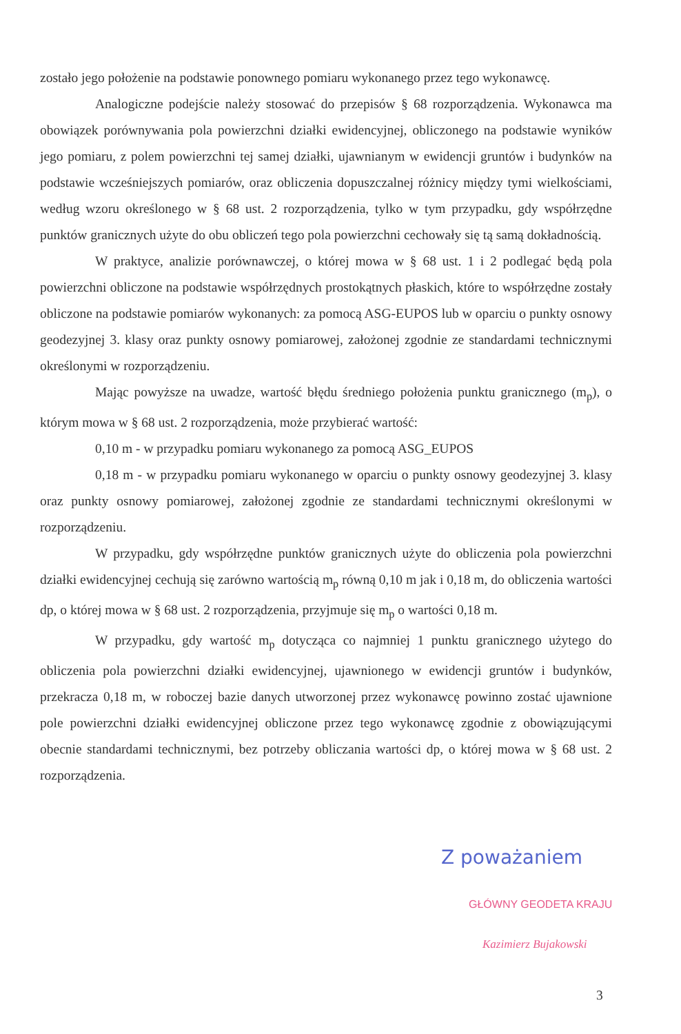zostało jego położenie na podstawie ponownego pomiaru wykonanego przez tego wykonawcę.
Analogiczne podejście należy stosować do przepisów § 68 rozporządzenia. Wykonawca ma obowiązek porównywania pola powierzchni działki ewidencyjnej, obliczonego na podstawie wyników jego pomiaru, z polem powierzchni tej samej działki, ujawnianym w ewidencji gruntów i budynków na podstawie wcześniejszych pomiarów, oraz obliczenia dopuszczalnej różnicy między tymi wielkościami, według wzoru określonego w § 68 ust. 2 rozporządzenia, tylko w tym przypadku, gdy współrzędne punktów granicznych użyte do obu obliczeń tego pola powierzchni cechowały się tą samą dokładnością.
W praktyce, analizie porównawczej, o której mowa w § 68 ust. 1 i 2 podlegać będą pola powierzchni obliczone na podstawie współrzędnych prostokątnych płaskich, które to współrzędne zostały obliczone na podstawie pomiarów wykonanych: za pomocą ASG-EUPOS lub w oparciu o punkty osnowy geodezyjnej 3. klasy oraz punkty osnowy pomiarowej, założonej zgodnie ze standardami technicznymi określonymi w rozporządzeniu.
Mając powyższe na uwadze, wartość błędu średniego położenia punktu granicznego (m<sub>p</sub>), o którym mowa w § 68 ust. 2 rozporządzenia, może przybierać wartość:
0,10 m - w przypadku pomiaru wykonanego za pomocą ASG_EUPOS
0,18 m - w przypadku pomiaru wykonanego w oparciu o punkty osnowy geodezyjnej 3. klasy oraz punkty osnowy pomiarowej, założonej zgodnie ze standardami technicznymi określonymi w rozporządzeniu.
W przypadku, gdy współrzędne punktów granicznych użyte do obliczenia pola powierzchni działki ewidencyjnej cechują się zarówno wartością m<sub>p</sub> równą 0,10 m jak i 0,18 m, do obliczenia wartości dp, o której mowa w § 68 ust. 2 rozporządzenia, przyjmuje się m<sub>p</sub> o wartości 0,18 m.
W przypadku, gdy wartość m<sub>p</sub> dotycząca co najmniej 1 punktu granicznego użytego do obliczenia pola powierzchni działki ewidencyjnej, ujawnionego w ewidencji gruntów i budynków, przekracza 0,18 m, w roboczej bazie danych utworzonej przez wykonawcę powinno zostać ujawnione pole powierzchni działki ewidencyjnej obliczone przez tego wykonawcę zgodnie z obowiązującymi obecnie standardami technicznymi, bez potrzeby obliczania wartości dp, o której mowa w § 68 ust. 2 rozporządzenia.
Z poważaniem
GŁÓWNY GEODETA KRAJU
Kazimierz Bujakowski
3